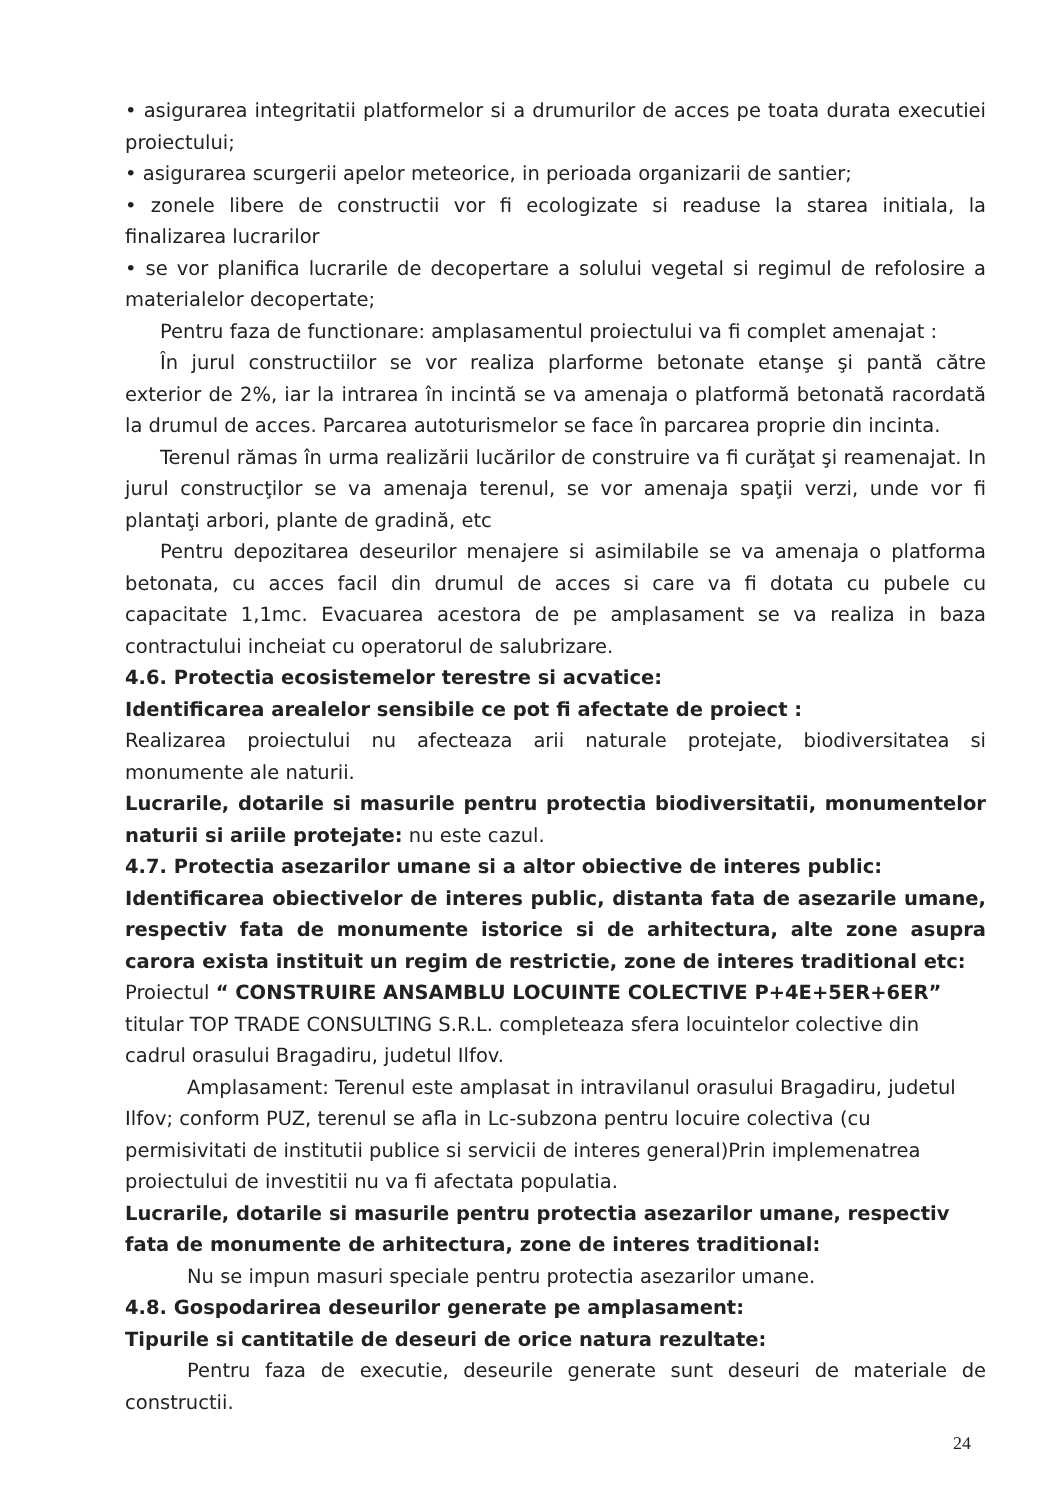• asigurarea integritatii platformelor si a drumurilor de acces pe toata durata executiei proiectului;
• asigurarea scurgerii apelor meteorice, in perioada organizarii de santier;
• zonele libere de constructii vor fi ecologizate si readuse la starea initiala, la finalizarea lucrarilor
• se vor planifica lucrarile de decopertare a solului vegetal si regimul de refolosire a materialelor decopertate;
Pentru faza de functionare: amplasamentul proiectului va fi complet amenajat :
În jurul constructiilor se vor realiza plarforme betonate etanşe şi pantă către exterior de 2%, iar la intrarea în incintă se va amenaja o platformă betonată racordată la drumul de acces. Parcarea autoturismelor se face în parcarea proprie din incinta.
Terenul rămas în urma realizării lucărilor de construire va fi curăţat şi reamenajat. In jurul construcţilor se va amenaja terenul, se vor amenaja spaţii verzi, unde vor fi plantaţi arbori, plante de gradină, etc
Pentru depozitarea deseurilor menajere si asimilabile se va amenaja o platforma betonata, cu acces facil din drumul de acces si care va fi dotata cu pubele cu capacitate 1,1mc. Evacuarea acestora de pe amplasament se va realiza in baza contractului incheiat cu operatorul de salubrizare.
4.6. Protectia ecosistemelor terestre si acvatice:
Identificarea arealelor sensibile ce pot fi afectate de proiect :
Realizarea proiectului nu afecteaza arii naturale protejate, biodiversitatea si monumente ale naturii.
Lucrarile, dotarile si masurile pentru protectia biodiversitatii, monumentelor naturii si ariile protejate: nu este cazul.
4.7. Protectia asezarilor umane si a altor obiective de interes public:
Identificarea obiectivelor de interes public, distanta fata de asezarile umane, respectiv fata de monumente istorice si de arhitectura, alte zone asupra carora exista instituit un regim de restrictie, zone de interes traditional etc:
Proiectul “ CONSTRUIRE ANSAMBLU LOCUINTE COLECTIVE P+4E+5ER+6ER” titular TOP TRADE CONSULTING S.R.L. completeaza sfera locuintelor colective din cadrul orasului Bragadiru, judetul Ilfov.
Amplasament: Terenul este amplasat in intravilanul orasului Bragadiru, judetul Ilfov; conform PUZ, terenul se afla in Lc-subzona pentru locuire colectiva (cu permisivitati de institutii publice si servicii de interes general)Prin implemenatrea proiectului de investitii nu va fi afectata populatia.
Lucrarile, dotarile si masurile pentru protectia asezarilor umane, respectiv fata de monumente de arhitectura, zone de interes traditional:
Nu se impun masuri speciale pentru protectia asezarilor umane.
4.8. Gospodarirea deseurilor generate pe amplasament:
Tipurile si cantitatile de deseuri de orice natura rezultate:
Pentru faza de executie, deseurile generate sunt deseuri de materiale de constructii.
24